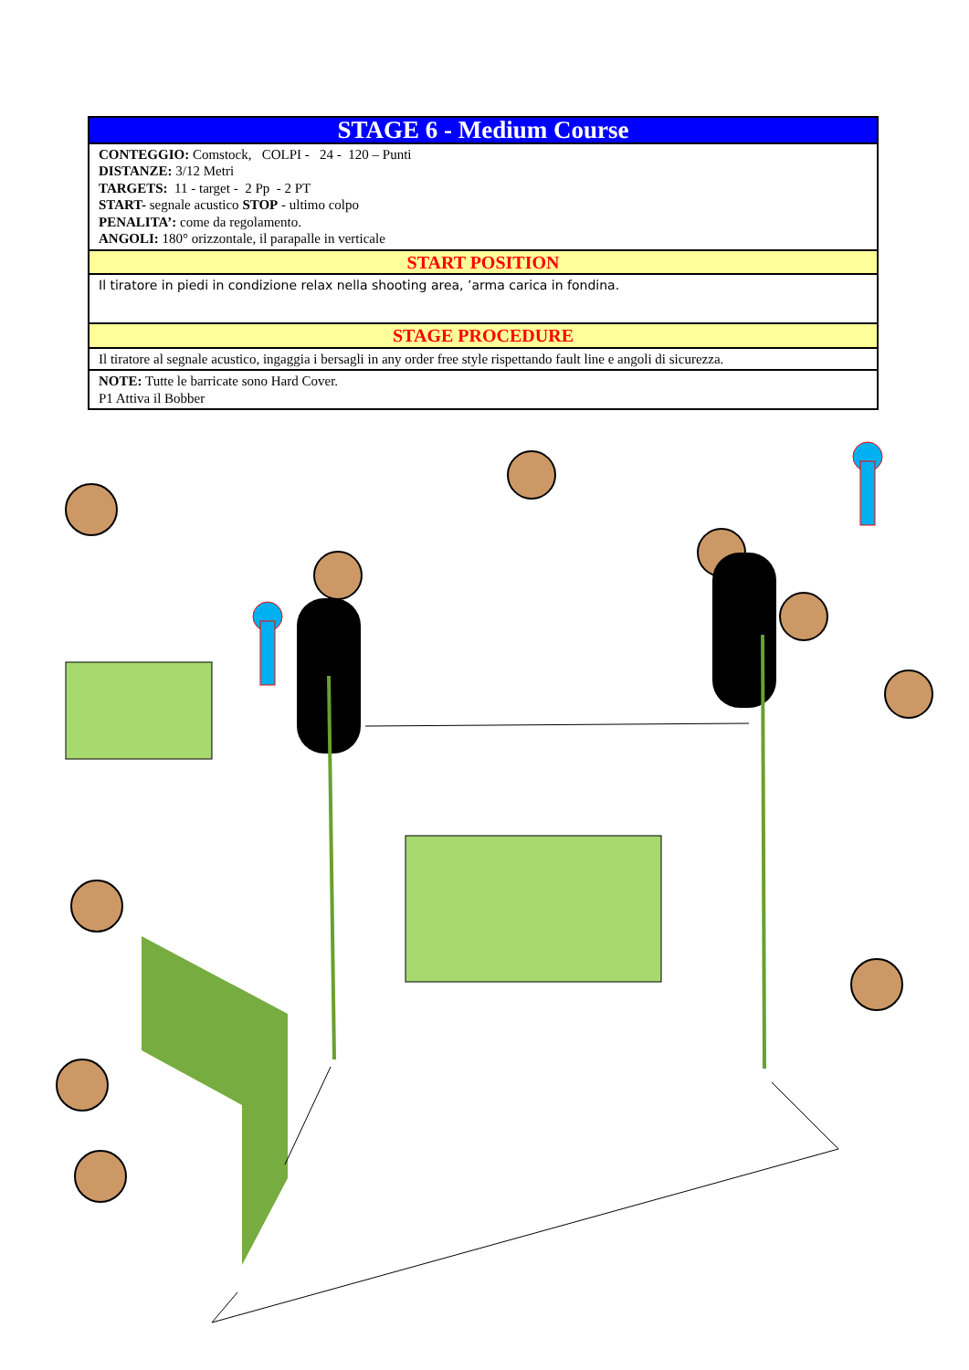| STAGE 6 - Medium Course |
| CONTEGGIO: Comstock, COLPI - 24 - 120 – Punti DISTANZE: 3/12 Metri TARGETS: 11 - target - 2 Pp - 2 PT START- segnale acustico STOP - ultimo colpo PENALITA’: come da regolamento. ANGOLI: 180° orizzontale, il parapalle in verticale |
| START POSITION |
| Il tiratore in piedi in condizione relax nella shooting area, ’arma carica in fondina. |
| STAGE PROCEDURE |
| Il tiratore al segnale acustico, ingaggia i bersagli in any order free style rispettando fault line e angoli di sicurezza. |
| NOTE: Tutte le barricate sono Hard Cover. P1 Attiva il Bobber |